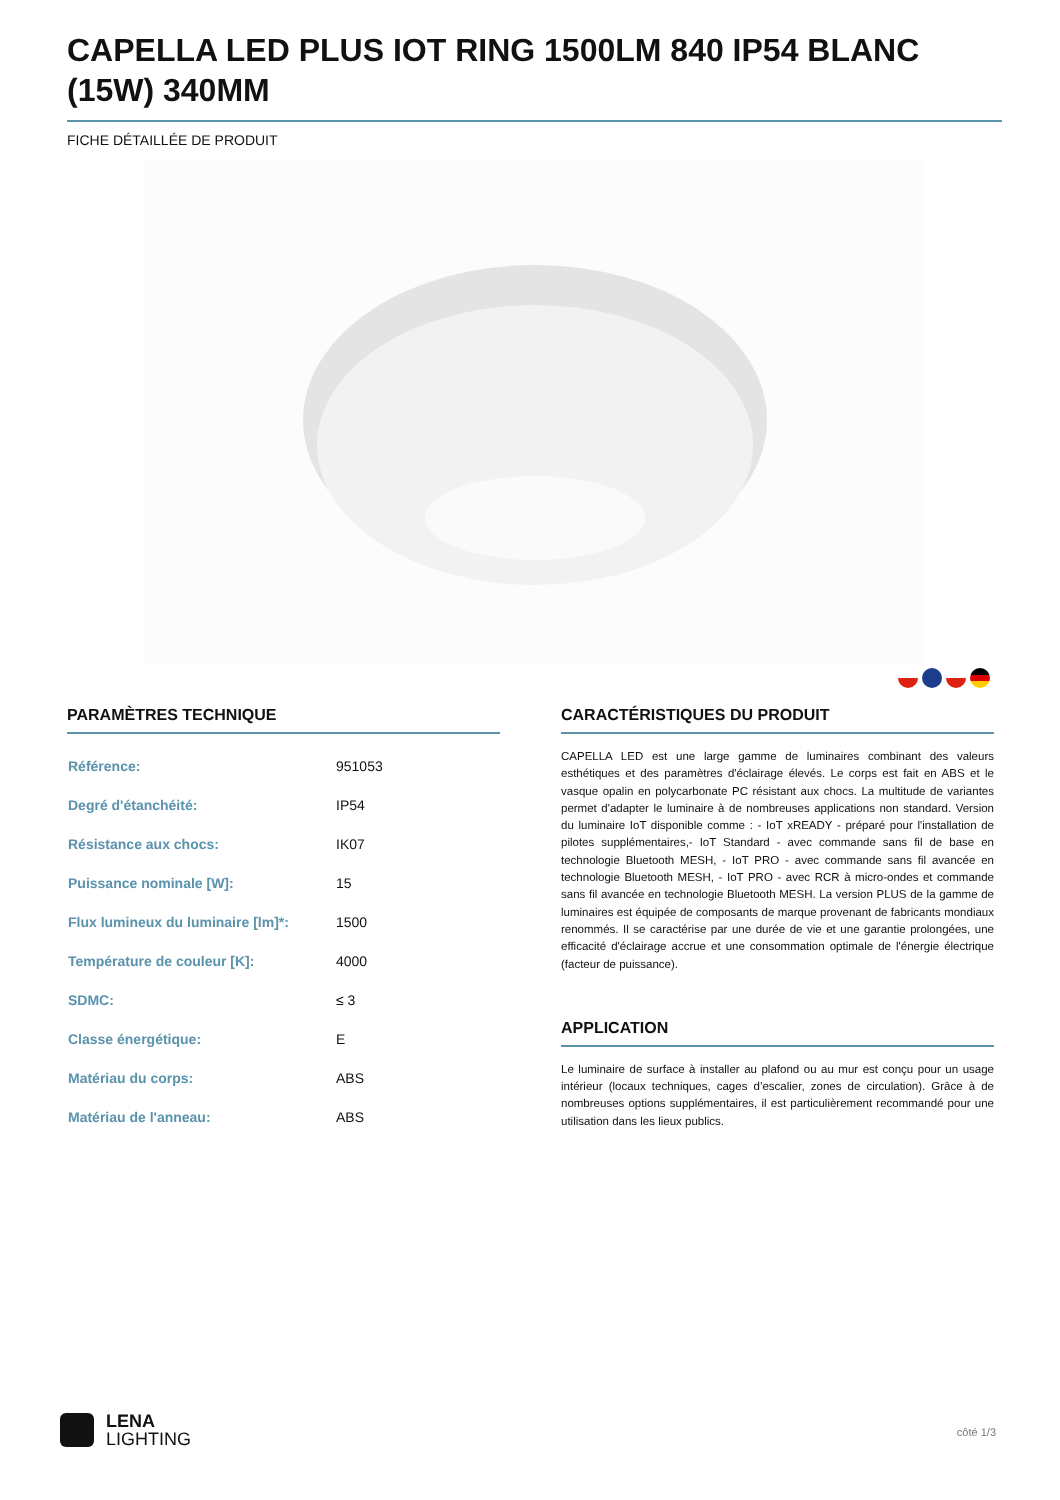CAPELLA LED PLUS IOT RING 1500LM 840 IP54 BLANC (15W) 340MM
FICHE DÉTAILLÉE DE PRODUIT
PARAMÈTRES TECHNIQUE
| Référence: | 951053 |
| Degré d'étanchéité: | IP54 |
| Résistance aux chocs: | IK07 |
| Puissance nominale [W]: | 15 |
| Flux lumineux du luminaire [lm]*: | 1500 |
| Température de couleur [K]: | 4000 |
| SDMC: | ≤ 3 |
| Classe énergétique: | E |
| Matériau du corps: | ABS |
| Matériau de l'anneau: | ABS |
CARACTÉRISTIQUES DU PRODUIT
CAPELLA LED est une large gamme de luminaires combinant des valeurs esthétiques et des paramètres d'éclairage élevés. Le corps est fait en ABS et le vasque opalin en polycarbonate PC résistant aux chocs. La multitude de variantes permet d'adapter le luminaire à de nombreuses applications non standard. Version du luminaire IoT disponible comme : - IoT xREADY - préparé pour l'installation de pilotes supplémentaires,- IoT Standard - avec commande sans fil de base en technologie Bluetooth MESH, - IoT PRO - avec commande sans fil avancée en technologie Bluetooth MESH, - IoT PRO - avec RCR à micro-ondes et commande sans fil avancée en technologie Bluetooth MESH. La version PLUS de la gamme de luminaires est équipée de composants de marque provenant de fabricants mondiaux renommés. Il se caractérise par une durée de vie et une garantie prolongées, une efficacité d'éclairage accrue et une consommation optimale de l'énergie électrique (facteur de puissance).
APPLICATION
Le luminaire de surface à installer au plafond ou au mur est conçu pour un usage intérieur (locaux techniques, cages d’escalier, zones de circulation). Grâce à de nombreuses options supplémentaires, il est particulièrement recommandé pour une utilisation dans les lieux publics.
LENA
LIGHTING
côté 1/3